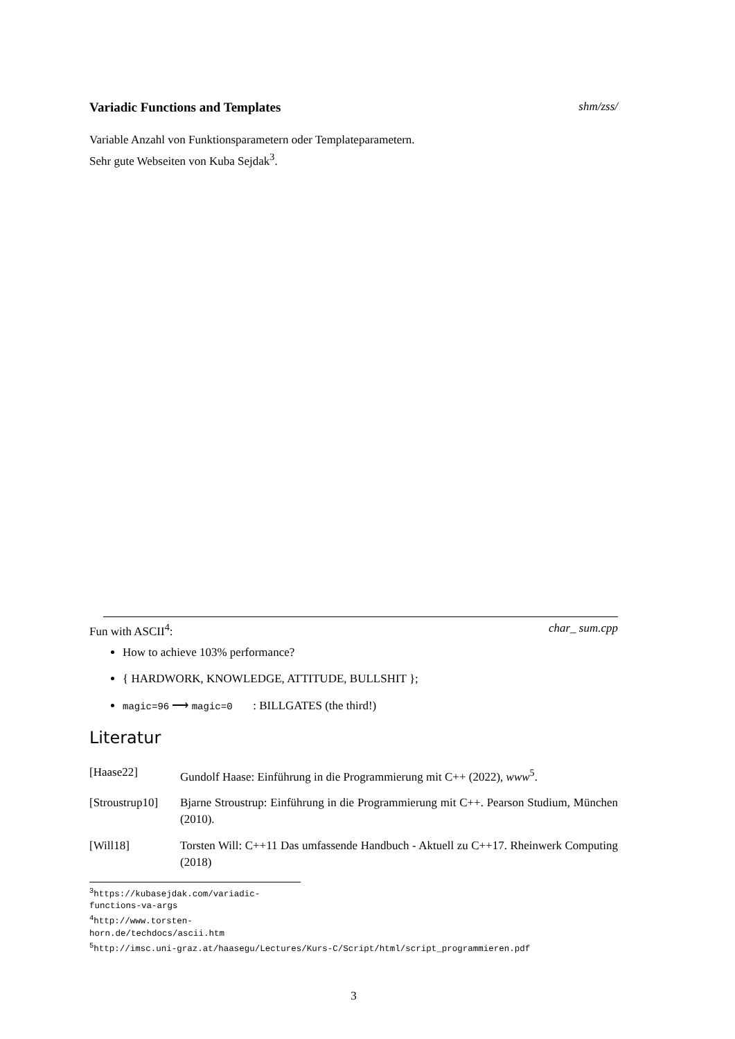Variadic Functions and Templates shm/zss/
Variable Anzahl von Funktionsparametern oder Templateparametern.
Sehr gute Webseiten von Kuba Sejdak<sup>3</sup>.
Fun with ASCII<sup>4</sup>: char_ sum.cpp
How to achieve 103% performance?
{ HARDWORK, KNOWLEDGE, ATTITUDE, BULLSHIT };
magic=96 ⟶ magic=0 : BILLGATES (the third!)
Literatur
[Haase22] Gundolf Haase: Einführung in die Programmierung mit C++ (2022), www<sup>5</sup>.
[Stroustrup10] Bjarne Stroustrup: Einführung in die Programmierung mit C++. Pearson Studium, München (2010).
[Will18] Torsten Will: C++11 Das umfassende Handbuch - Aktuell zu C++17. Rheinwerk Computing (2018)
<sup>3</sup> https://kubasejdak.com/variadic-functions-va-args
<sup>4</sup> http://www.torsten-horn.de/techdocs/ascii.htm
<sup>5</sup> http://imsc.uni-graz.at/haasegu/Lectures/Kurs-C/Script/html/script_programmieren.pdf
3